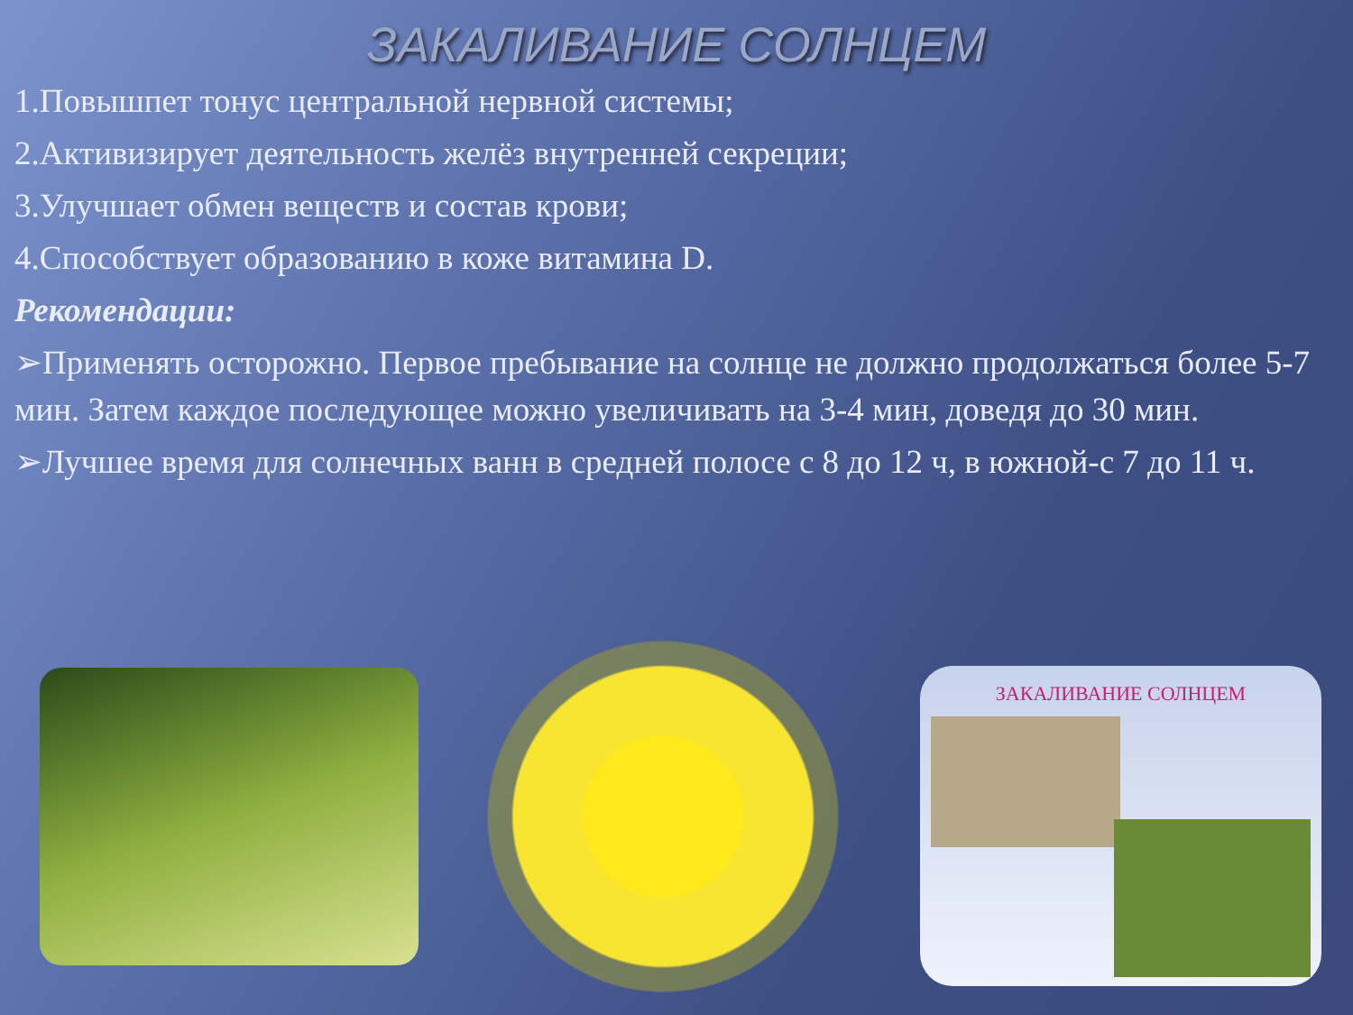ЗАКАЛИВАНИЕ СОЛНЦЕМ
1.Повышпет тонус центральной нервной системы;
2.Активизирует деятельность желёз внутренней секреции;
3.Улучшает обмен веществ и состав крови;
4.Способствует образованию в коже витамина D.
Рекомендации:
➢Применять осторожно. Первое пребывание на солнце не должно продолжаться более 5-7 мин. Затем каждое последующее можно увеличивать на 3-4 мин, доведя до 30 мин.
➢Лучшее время для солнечных ванн в средней полосе с 8 до 12 ч, в южной-с 7 до 11 ч.
ЗАКАЛИВАНИЕ СОЛНЦЕМ